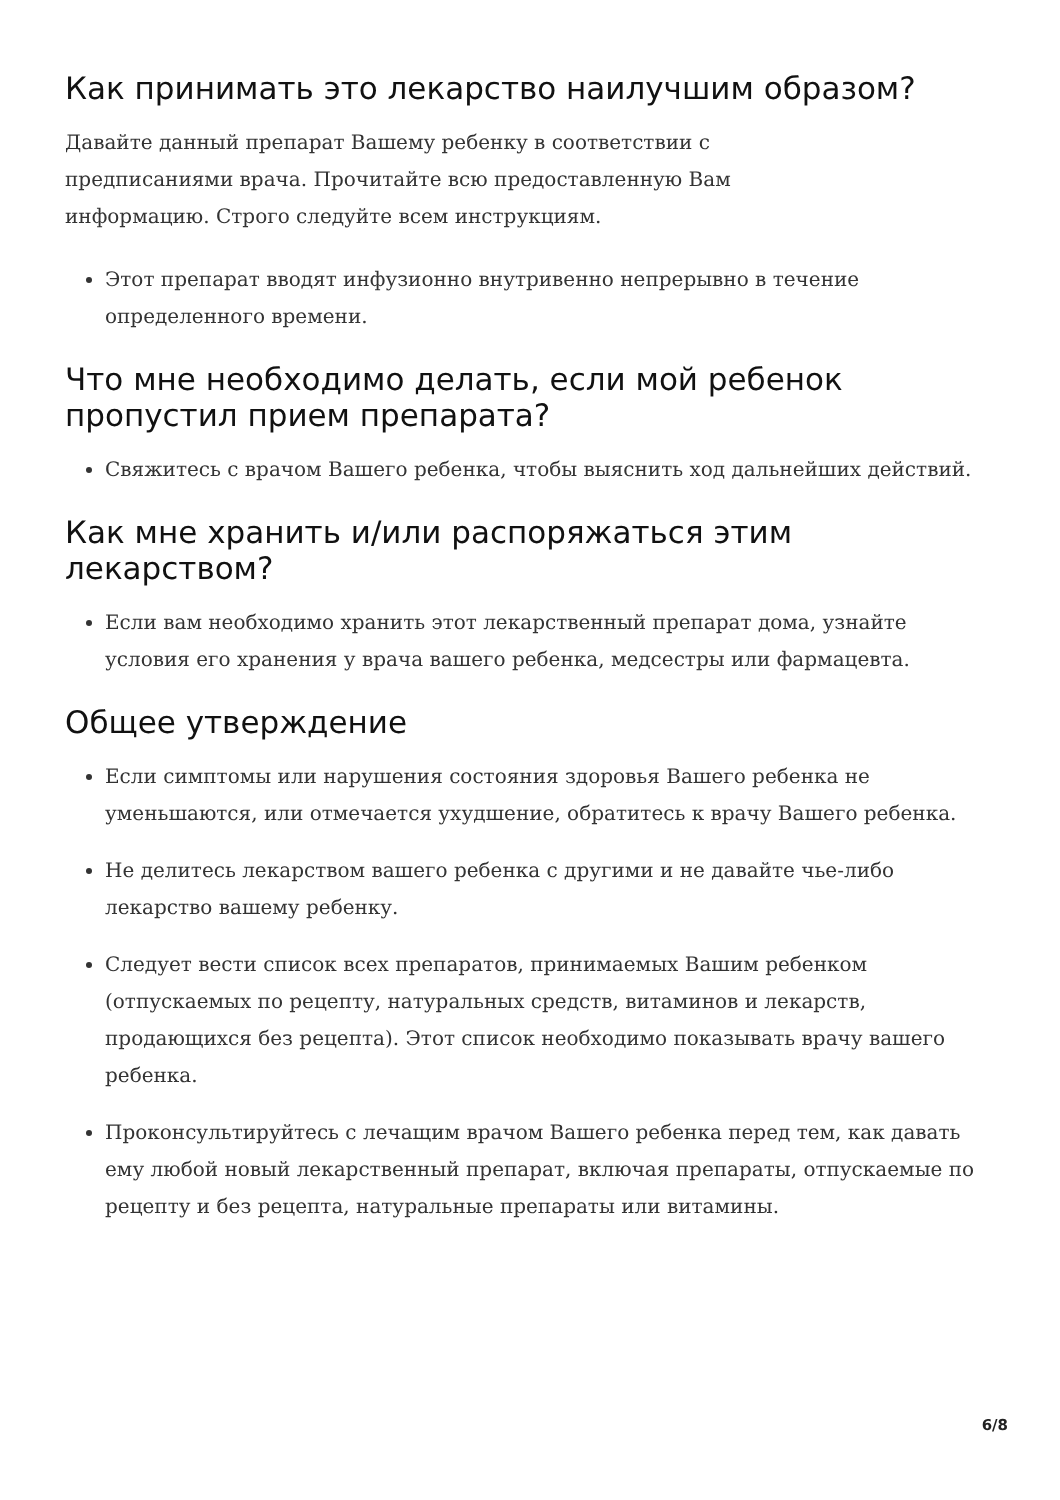Как принимать это лекарство наилучшим образом?
Давайте данный препарат Вашему ребенку в соответствии с предписаниями врача. Прочитайте всю предоставленную Вам информацию. Строго следуйте всем инструкциям.
Этот препарат вводят инфузионно внутривенно непрерывно в течение определенного времени.
Что мне необходимо делать, если мой ребенок пропустил прием препарата?
Свяжитесь с врачом Вашего ребенка, чтобы выяснить ход дальнейших действий.
Как мне хранить и/или распоряжаться этим лекарством?
Если вам необходимо хранить этот лекарственный препарат дома, узнайте условия его хранения у врача вашего ребенка, медсестры или фармацевта.
Общее утверждение
Если симптомы или нарушения состояния здоровья Вашего ребенка не уменьшаются, или отмечается ухудшение, обратитесь к врачу Вашего ребенка.
Не делитесь лекарством вашего ребенка с другими и не давайте чье-либо лекарство вашему ребенку.
Следует вести список всех препаратов, принимаемых Вашим ребенком (отпускаемых по рецепту, натуральных средств, витаминов и лекарств, продающихся без рецепта). Этот список необходимо показывать врачу вашего ребенка.
Проконсультируйтесь с лечащим врачом Вашего ребенка перед тем, как давать ему любой новый лекарственный препарат, включая препараты, отпускаемые по рецепту и без рецепта, натуральные препараты или витамины.
6/8